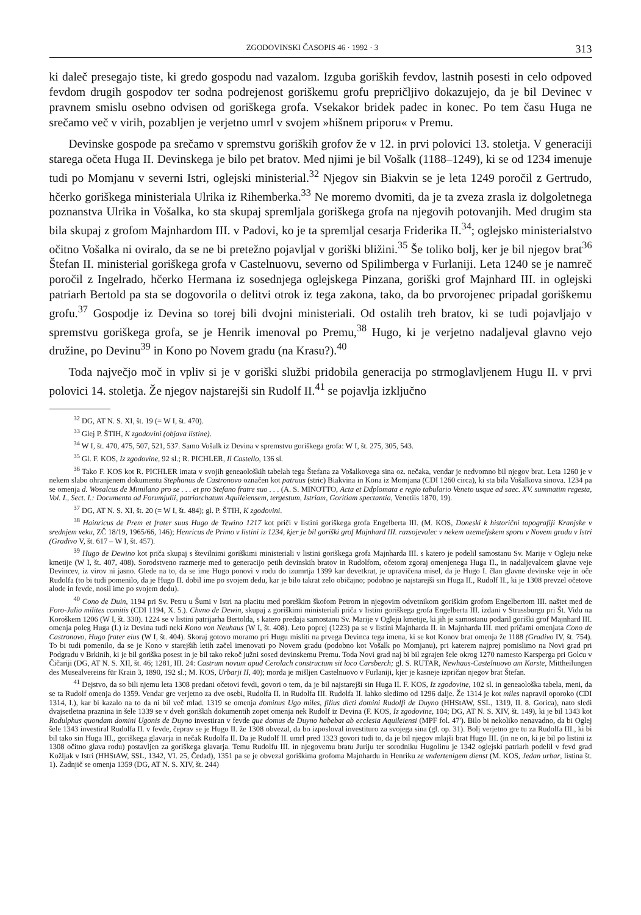ZGODOVINSKI ČASOPIS 46 · 1992 · 3 313
ki daleč presegajo tiste, ki gredo gospodu nad vazalom. Izguba goriških fevdov, lastnih posesti in celo odpoved fevdom drugih gospodov ter sodna podrejenost goriškemu grofu prepričljivo dokazujejo, da je bil Devinec v pravnem smislu osebno odvisen od goriškega grofa. Vsekakor bridek padec in konec. Po tem času Huga ne srečamo več v virih, pozabljen je verjetno umrl v svojem »hišnem priporu« v Premu.
Devinske gospode pa srečamo v spremstvu goriških grofov že v 12. in prvi polovici 13. stoletja. V generaciji starega očeta Huga II. Devinskega je bilo pet bratov. Med njimi je bil Vošalk (1188–1249), ki se od 1234 imenuje tudi po Momjanu v severni Istri, oglejski ministerial.<sup>32</sup> Njegov sin Biakvin se je leta 1249 poročil z Gertrudo, hčerko goriškega ministeriala Ulrika iz Rihemberka.<sup>33</sup> Ne moremo dvomiti, da je ta zveza zrasla iz dolgoletnega poznanstva Ulrika in Vošalka, ko sta skupaj spremljala goriškega grofa na njegovih potovanjih. Med drugim sta bila skupaj z grofom Majnhardom III. v Padovi, ko je ta spremljal cesarja Friderika II.<sup>34</sup>; oglejsko ministerialstvo očitno Vošalka ni oviralo, da se ne bi pretežno pojavljal v goriški bližini.<sup>35</sup> Še toliko bolj, ker je bil njegov brat<sup>36</sup> Štefan II. ministerial goriškega grofa v Castelnuovu, severno od Spilimberga v Furlaniji. Leta 1240 se je namreč poročil z Ingelrado, hčerko Hermana iz sosednjega oglejskega Pinzana, goriški grof Majnhard III. in oglejski patriarh Bertold pa sta se dogovorila o delitvi otrok iz tega zakona, tako, da bo prvorojenec pripadal goriškemu grofu.<sup>37</sup> Gospodje iz Devina so torej bili dvojni ministeriali. Od ostalih treh bratov, ki se tudi pojavljajo v spremstvu goriškega grofa, se je Henrik imenoval po Premu,<sup>38</sup> Hugo, ki je verjetno nadaljeval glavno vejo družine, po Devinu<sup>39</sup> in Kono po Novem gradu (na Krasu?).<sup>40</sup>
Toda največjo moč in vpliv si je v goriški službi pridobila generacija po strmoglavljenem Hugu II. v prvi polovici 14. stoletja. Že njegov najstarejši sin Rudolf II.<sup>41</sup> se pojavlja izključno
<sup>32</sup> DG, AT N. S. XI, št. 19 (= W I, št. 470).
<sup>33</sup> Glej P. ŠTIH, K zgodovini (objava listine).
<sup>34</sup> W I, št. 470, 475, 507, 521, 537. Samo Vošalk iz Devina v spremstvu goriškega grofa: W I, št. 275, 305, 543.
<sup>35</sup> Gl. F. KOS, Iz zgodovine, 92 sl.; R. PICHLER, Il Castello, 136 sl.
<sup>36</sup> Tako F. KOS kot R. PICHLER imata v svojih geneaoloških tabelah tega Štefana za Vošalkovega sina oz. nečaka, vendar je nedvomno bil njegov brat. Leta 1260 je v nekem slabo ohranjenem dokumentu Stephanus de Castronovo označen kot patruus (stric) Biakvina in Kona iz Momjana (CDI 1260 circa), ki sta bila Vošalkova sinova. 1234 pa se omenja d. Wosalcus de Mimilano pro se . . . et pro Stefano fratre suo . . . (A. S. MINOTTO, Acta et Ddplomata e regio tabulario Veneto usque ad saec. XV. summatim regesta, Vol. I., Sect. I.: Documenta ad Forumjulii, patriarchatum Aquileiensem, tergestum, Istriam, Goritiam spectantia, Venetiis 1870, 19).
<sup>37</sup> DG, AT N. S. XI, št. 20 (= W I, št. 484); gl. P. ŠTIH, K zgodovini.
<sup>38</sup> Hainricus de Prem et frater suus Hugo de Tewino 1217 kot priči v listini goriškega grofa Engelberta III. (M. KOS, Doneski k historični topografiji Kranjske v srednjem veku, ZČ 18/19, 1965/66, 146); Henricus de Primo v listini iz 1234, kjer je bil goriški grof Majnhard III. razsojevalec v nekem ozemeljskem sporu v Novem gradu v Istri (Gradivo V, št. 617 – W I, št. 457).
<sup>39</sup> Hugo de Dewino kot priča skupaj s številnimi goriškimi ministeriali v listini goriškega grofa Majnharda III. s katero je podelil samostanu Sv. Marije v Ogleju neke kmetije (W I, št. 407, 408). Sorodstveno razmerje med to generacijo petih devinskih bratov in Rudolfom, očetom zgoraj omenjenega Huga II., in nadaljevalcem glavne veje Devincev, iz virov ni jasno. Glede na to, da se ime Hugo ponovi v rodu do izumrtja 1399 kar devetkrat, je upravičena misel, da je Hugo I. član glavne devinske veje in oče Rudolfa (to bi tudi pomenilo, da je Hugo II. dobil ime po svojem dedu, kar je bilo takrat zelo običajno; podobno je najstarejši sin Huga II., Rudolf II., ki je 1308 prevzel očetove alode in fevde, nosil ime po svojem dedu).
<sup>40</sup> Cono de Duin, 1194 pri Sv. Petru u Šumi v Istri na placitu med poreškim škofom Petrom in njegovim odvetnikom goriškim grofom Engelbertom III. naštet med de Foro-Julio milites comitis (CDI 1194, X. 5.). Chvno de Dewin, skupaj z goriškimi ministeriali priča v listini goriškega grofa Engelberta III. izdani v Strassburgu pri Št. Vidu na Koroškem 1206 (W I, št. 330). 1224 se v listini patrijarha Bertolda, s katero predaja samostanu Sv. Marije v Ogleju kmetije, ki jih je samostanu podaril goriški grof Majnhard III. omenja poleg Huga (I.) iz Devina tudi neki Kono von Neuhaus (W I, št. 408). Leto poprej (1223) pa se v listini Majnharda II. in Majnharda III. med pričami omenjata Cono de Castronovo, Hugo frater eius (W I, št. 404). Skoraj gotovo moramo pri Hugu misliti na prvega Devinca tega imena, ki se kot Konov brat omenja že 1188 (Gradivo IV, št. 754). To bi tudi pomenilo, da se je Kono v starejših letih začel imenovati po Novem gradu (podobno kot Vošalk po Momjanu), pri katerem najprej pomislimo na Novi grad pri Podgradu v Brkinih, ki je bil goriška posest in je bil tako rekoč južni sosed devinskemu Premu. Toda Novi grad naj bi bil zgrajen šele okrog 1270 namesto Karsperga pri Golcu v Čičariji (DG, AT N. S. XII, št. 46; 1281, III. 24: Castrum novum apud Cerolach constructum sit loco Carsberch; gl. S. RUTAR, Newhaus-Castelnuovo am Karste, Mittheilungen des Musealvereins für Krain 3, 1890, 192 sl.; M. KOS, Urbarji II, 40); morda je mišljen Castelnuovo v Furlaniji, kjer je kasneje izpričan njegov brat Štefan.
<sup>41</sup> Dejstvo, da so bili njemu leta 1308 predani očetovi fevdi, govori o tem, da je bil najstarejši sin Huga II. F. KOS, Iz zgodovine, 102 sl. in geneaološka tabela, meni, da se ta Rudolf omenja do 1359. Vendar gre verjetno za dve osebi, Rudolfa II. in Rudolfa III. Rudolfa II. lahko sledimo od 1296 dalje. Že 1314 je kot miles napravil oporoko (CDI 1314, I.), kar bi kazalo na to da ni bil več mlad. 1319 se omenja dominus Ugo miles, filius dicti domini Rudolfi de Duyno (HHStAW, SSL, 1319, II. 8. Gorica), nato sledi dvajsetletna praznina in šele 1339 se v dveh goriških dokumentih zopet omenja nek Rudolf iz Devina (F. KOS, Iz zgodovine, 104; DG, AT N. S. XIV, št. 149), ki je bil 1343 kot Rodulphus quondam domini Ugonis de Duyno investiran v fevde que domus de Duyno habebat ab ecclesia Aquileiensi (MPF fol. 47'). Bilo bi nekoliko nenavadno, da bi Oglej šele 1343 investiral Rudolfa II. v fevde, čeprav se je Hugo II. že 1308 obvezal, da bo izposloval investituro za svojega sina (gl. op. 31). Bolj verjetno gre tu za Rudolfa III., ki bi bil tako sin Huga III., goriškega glavarja in nečak Rudolfa II. Da je Rudolf II. umrl pred 1323 govori tudi to, da je bil njegov mlajši brat Hugo III. (in ne on, ki je bil po listini iz 1308 očitno glava rodu) postavljen za goriškega glavarja. Temu Rudolfu III. in njegovemu bratu Juriju ter sorodniku Hugolinu je 1342 oglejski patriarh podelil v fevd grad Kožljak v Istri (HHStAW, SSL, 1342, VI. 25, Čedad), 1351 pa se je obvezal goriškima grofoma Majnhardu in Henriku ze vndertenigem dienst (M. KOS, Jedan urbar, listina št. 1). Zadnjič se omenja 1359 (DG, AT N. S. XIV, št. 244)